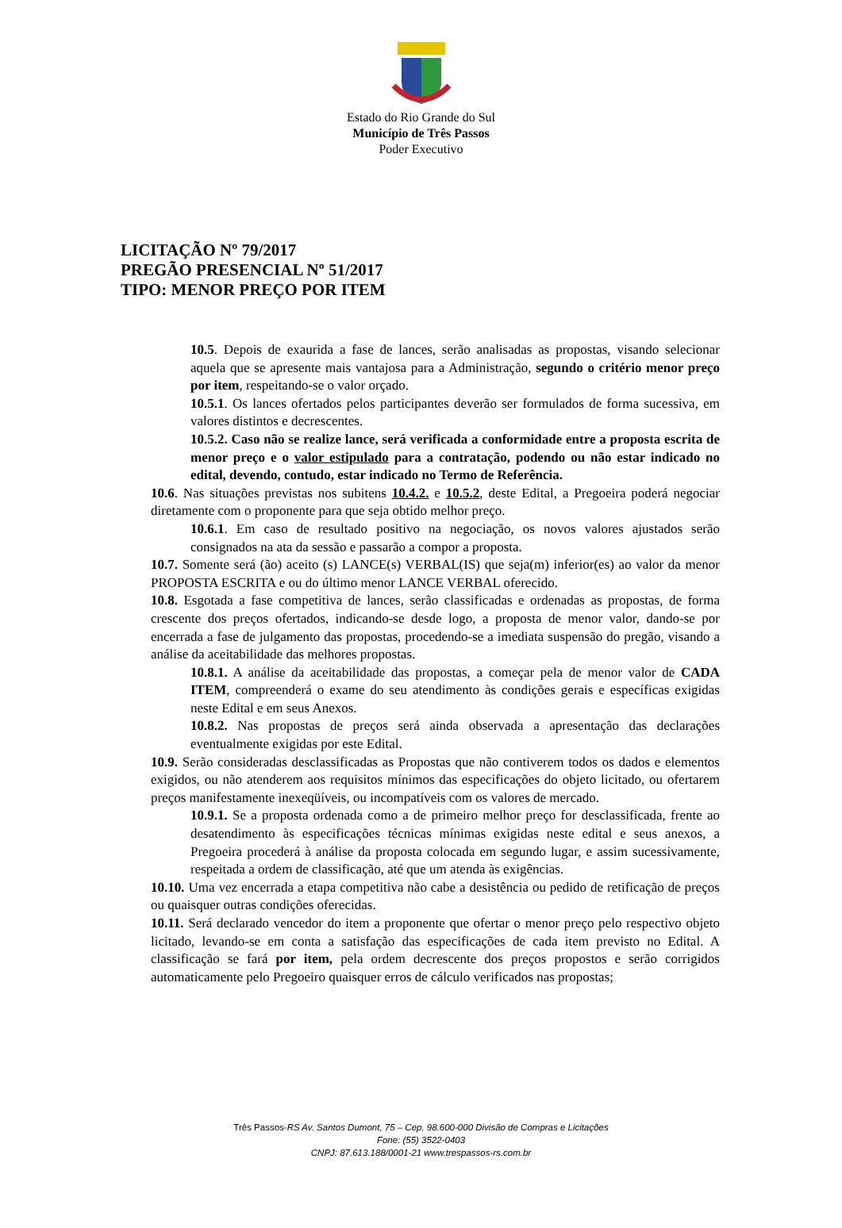Estado do Rio Grande do Sul
Município de Três Passos
Poder Executivo
LICITAÇÃO Nº 79/2017
PREGÃO PRESENCIAL Nº 51/2017
TIPO: MENOR PREÇO POR ITEM
10.5. Depois de exaurida a fase de lances, serão analisadas as propostas, visando selecionar aquela que se apresente mais vantajosa para a Administração, segundo o critério menor preço por item, respeitando-se o valor orçado.
10.5.1. Os lances ofertados pelos participantes deverão ser formulados de forma sucessiva, em valores distintos e decrescentes.
10.5.2. Caso não se realize lance, será verificada a conformidade entre a proposta escrita de menor preço e o valor estipulado para a contratação, podendo ou não estar indicado no edital, devendo, contudo, estar indicado no Termo de Referência.
10.6. Nas situações previstas nos subitens 10.4.2. e 10.5.2, deste Edital, a Pregoeira poderá negociar diretamente com o proponente para que seja obtido melhor preço.
10.6.1. Em caso de resultado positivo na negociação, os novos valores ajustados serão consignados na ata da sessão e passarão a compor a proposta.
10.7. Somente será (ão) aceito (s) LANCE(s) VERBAL(IS) que seja(m) inferior(es) ao valor da menor PROPOSTA ESCRITA e ou do último menor LANCE VERBAL oferecido.
10.8. Esgotada a fase competitiva de lances, serão classificadas e ordenadas as propostas, de forma crescente dos preços ofertados, indicando-se desde logo, a proposta de menor valor, dando-se por encerrada a fase de julgamento das propostas, procedendo-se a imediata suspensão do pregão, visando a análise da aceitabilidade das melhores propostas.
10.8.1. A análise da aceitabilidade das propostas, a começar pela de menor valor de CADA ITEM, compreenderá o exame do seu atendimento às condições gerais e específicas exigidas neste Edital e em seus Anexos.
10.8.2. Nas propostas de preços será ainda observada a apresentação das declarações eventualmente exigidas por este Edital.
10.9. Serão consideradas desclassificadas as Propostas que não contiverem todos os dados e elementos exigidos, ou não atenderem aos requisitos mínimos das especificações do objeto licitado, ou ofertarem preços manifestamente inexeqüíveis, ou incompatíveis com os valores de mercado.
10.9.1. Se a proposta ordenada como a de primeiro melhor preço for desclassificada, frente ao desatendimento às especificações técnicas mínimas exigidas neste edital e seus anexos, a Pregoeira procederá à análise da proposta colocada em segundo lugar, e assim sucessivamente, respeitada a ordem de classificação, até que um atenda às exigências.
10.10. Uma vez encerrada a etapa competitiva não cabe a desistência ou pedido de retificação de preços ou quaisquer outras condições oferecidas.
10.11. Será declarado vencedor do item a proponente que ofertar o menor preço pelo respectivo objeto licitado, levando-se em conta a satisfação das especificações de cada item previsto no Edital. A classificação se fará por item, pela ordem decrescente dos preços propostos e serão corrigidos automaticamente pelo Pregoeiro quaisquer erros de cálculo verificados nas propostas;
Três Passos-RS Av. Santos Dumont, 75 – Cep. 98.600-000 Divisão de Compras e Licitações
Fone: (55) 3522-0403
CNPJ: 87.613.188/0001-21 www.trespassos-rs.com.br